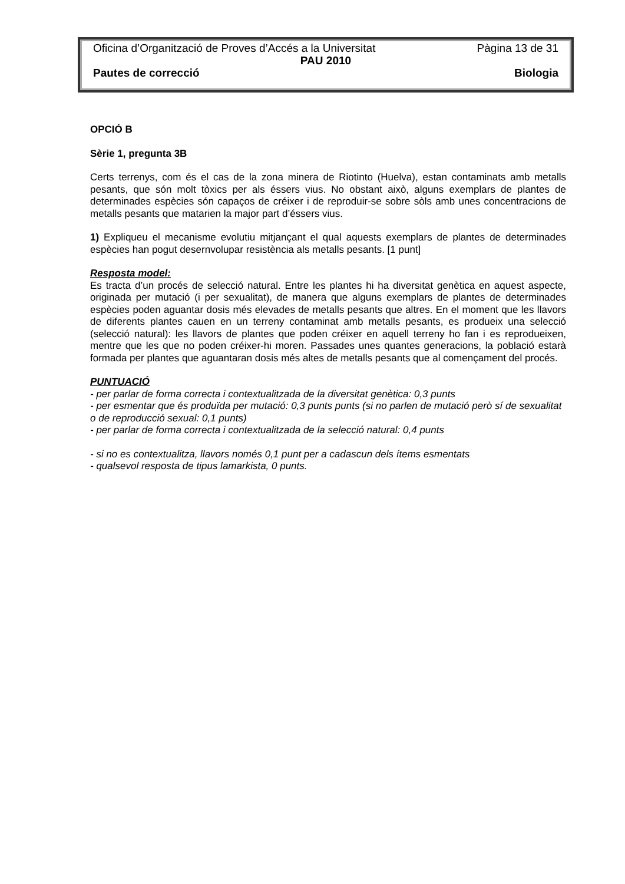Oficina d’Organització de Proves d’Accés a la Universitat Pàgina 13 de 31
PAU 2010
Pautes de correcció Biologia
OPCIÓ B
Sèrie 1, pregunta 3B
Certs terrenys, com és el cas de la zona minera de Riotinto (Huelva), estan contaminats amb metalls pesants, que són molt tòxics per als éssers vius. No obstant això, alguns exemplars de plantes de determinades espècies són capaços de créixer i de reproduir-se sobre sòls amb unes concentracions de metalls pesants que matarien la major part d’éssers vius.
1) Expliqueu el mecanisme evolutiu mitjançant el qual aquests exemplars de plantes de determinades espècies han pogut desernvolupar resistència als metalls pesants. [1 punt]
Resposta model:
Es tracta d’un procés de selecció natural. Entre les plantes hi ha diversitat genètica en aquest aspecte, originada per mutació (i per sexualitat), de manera que alguns exemplars de plantes de determinades espècies poden aguantar dosis més elevades de metalls pesants que altres. En el moment que les llavors de diferents plantes cauen en un terreny contaminat amb metalls pesants, es produeix una selecció (selecció natural): les llavors de plantes que poden créixer en aquell terreny ho fan i es reprodueixen, mentre que les que no poden créixer-hi moren. Passades unes quantes generacions, la població estarà formada per plantes que aguantaran dosis més altes de metalls pesants que al començament del procés.
PUNTUACIÓ
- per parlar de forma correcta i contextualitzada de la diversitat genètica: 0,3 punts
- per esmentar que és produïda per mutació: 0,3 punts punts (si no parlen de mutació però sí de sexualitat o de reproducció sexual: 0,1 punts)
- per parlar de forma correcta i contextualitzada de la selecció natural: 0,4 punts
- si no es contextualitza, llavors només 0,1 punt per a cadascun dels ítems esmentats
- qualsevol resposta de tipus lamarkista, 0 punts.